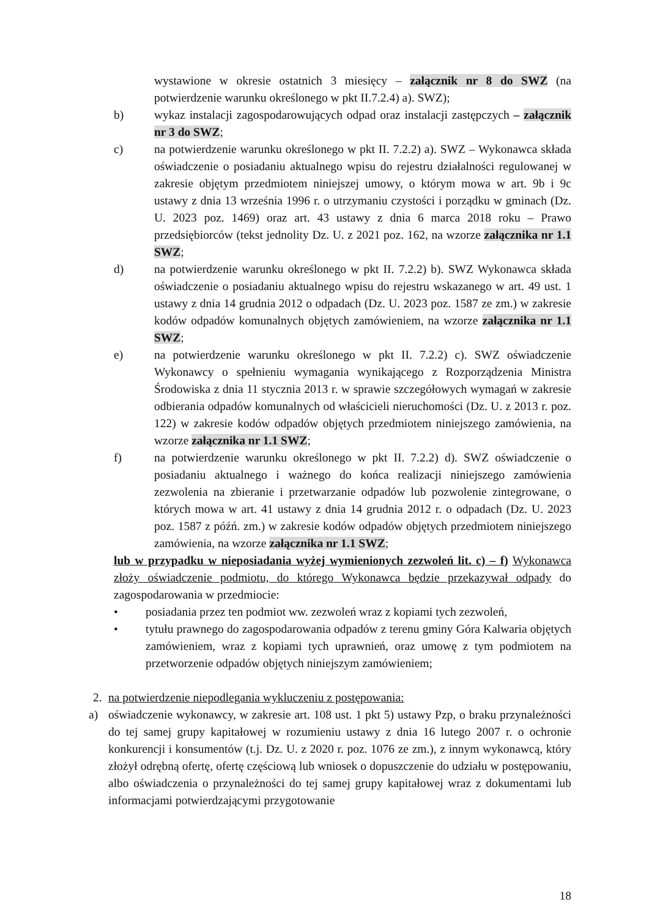wystawione w okresie ostatnich 3 miesięcy – załącznik nr 8 do SWZ (na potwierdzenie warunku określonego w pkt II.7.2.4) a). SWZ);
b) wykaz instalacji zagospodarowujących odpad oraz instalacji zastępczych – załącznik nr 3 do SWZ;
c) na potwierdzenie warunku określonego w pkt II. 7.2.2) a). SWZ – Wykonawca składa oświadczenie o posiadaniu aktualnego wpisu do rejestru działalności regulowanej w zakresie objętym przedmiotem niniejszej umowy, o którym mowa w art. 9b i 9c ustawy z dnia 13 września 1996 r. o utrzymaniu czystości i porządku w gminach (Dz. U. 2023 poz. 1469) oraz art. 43 ustawy z dnia 6 marca 2018 roku – Prawo przedsiębiorców (tekst jednolity Dz. U. z 2021 poz. 162, na wzorze załącznika nr 1.1 SWZ;
d) na potwierdzenie warunku określonego w pkt II. 7.2.2) b). SWZ Wykonawca składa oświadczenie o posiadaniu aktualnego wpisu do rejestru wskazanego w art. 49 ust. 1 ustawy z dnia 14 grudnia 2012 o odpadach (Dz. U. 2023 poz. 1587 ze zm.) w zakresie kodów odpadów komunalnych objętych zamówieniem, na wzorze załącznika nr 1.1 SWZ;
e) na potwierdzenie warunku określonego w pkt II. 7.2.2) c). SWZ oświadczenie Wykonawcy o spełnieniu wymagania wynikającego z Rozporządzenia Ministra Środowiska z dnia 11 stycznia 2013 r. w sprawie szczegółowych wymagań w zakresie odbierania odpadów komunalnych od właścicieli nieruchomości (Dz. U. z 2013 r. poz. 122) w zakresie kodów odpadów objętych przedmiotem niniejszego zamówienia, na wzorze załącznika nr 1.1 SWZ;
f) na potwierdzenie warunku określonego w pkt II. 7.2.2) d). SWZ oświadczenie o posiadaniu aktualnego i ważnego do końca realizacji niniejszego zamówienia zezwolenia na zbieranie i przetwarzanie odpadów lub pozwolenie zintegrowane, o których mowa w art. 41 ustawy z dnia 14 grudnia 2012 r. o odpadach (Dz. U. 2023 poz. 1587 z późń. zm.) w zakresie kodów odpadów objętych przedmiotem niniejszego zamówienia, na wzorze załącznika nr 1.1 SWZ;
lub w przypadku w nieposiadania wyżej wymienionych zezwoleń lit. c) – f) Wykonawca złoży oświadczenie podmiotu, do którego Wykonawca będzie przekazywał odpady do zagospodarowania w przedmiocie:
• posiadania przez ten podmiot ww. zezwoleń wraz z kopiami tych zezwoleń,
• tytułu prawnego do zagospodarowania odpadów z terenu gminy Góra Kalwaria objętych zamówieniem, wraz z kopiami tych uprawnień, oraz umowę z tym podmiotem na przetworzenie odpadów objętych niniejszym zamówieniem;
2. na potwierdzenie niepodlegania wykluczeniu z postępowania:
a) oświadczenie wykonawcy, w zakresie art. 108 ust. 1 pkt 5) ustawy Pzp, o braku przynależności do tej samej grupy kapitałowej w rozumieniu ustawy z dnia 16 lutego 2007 r. o ochronie konkurencji i konsumentów (t.j. Dz. U. z 2020 r. poz. 1076 ze zm.), z innym wykonawcą, który złożył odrębną ofertę, ofertę częściową lub wniosek o dopuszczenie do udziału w postępowaniu, albo oświadczenia o przynależności do tej samej grupy kapitałowej wraz z dokumentami lub informacjami potwierdzającymi przygotowanie
18